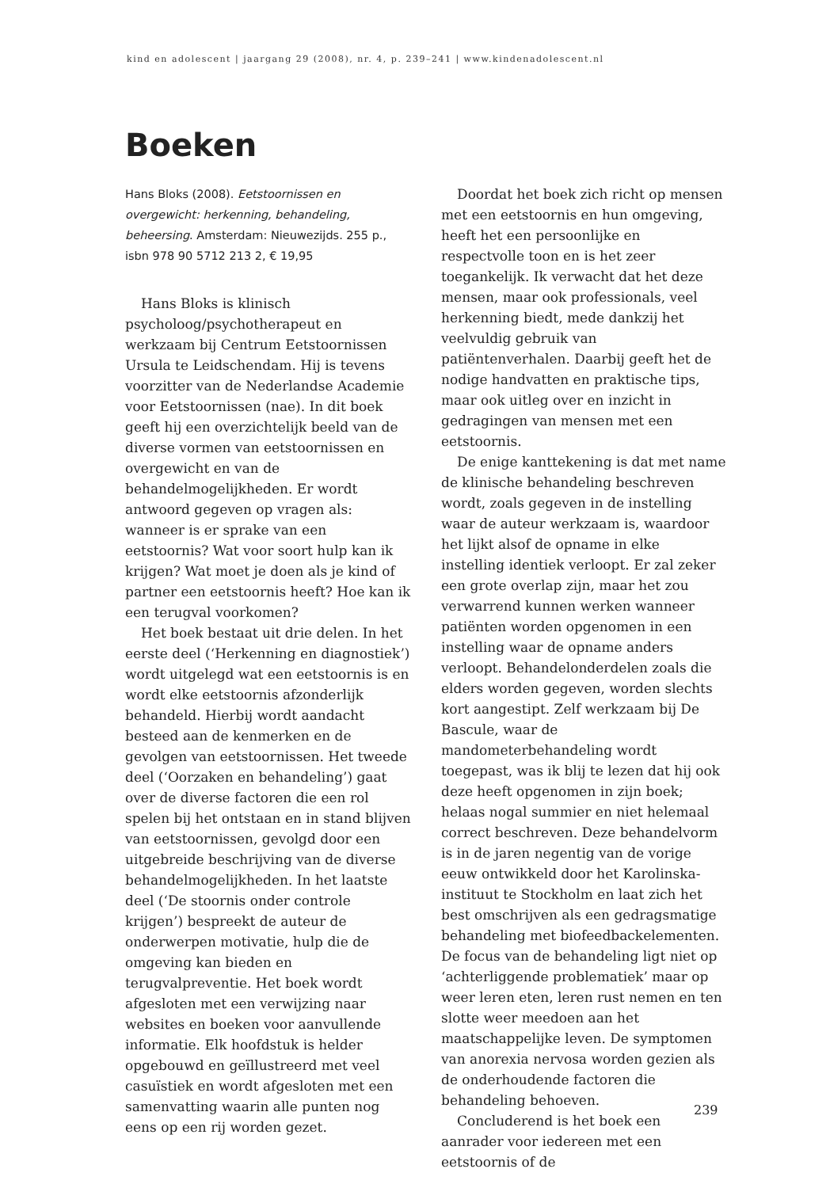kind en adolescent | jaargang 29 (2008), nr. 4, p. 239–241 | www.kindenadolescent.nl
Boeken
Hans Bloks (2008). Eetstoornissen en overgewicht: herkenning, behandeling, beheersing. Amsterdam: Nieuwezijds. 255 p., isbn 978 90 5712 213 2, € 19,95
Hans Bloks is klinisch psycholoog/psychotherapeut en werkzaam bij Centrum Eetstoornissen Ursula te Leidschendam. Hij is tevens voorzitter van de Nederlandse Academie voor Eetstoornissen (nae). In dit boek geeft hij een overzichtelijk beeld van de diverse vormen van eetstoornissen en overgewicht en van de behandelmogelijkheden. Er wordt antwoord gegeven op vragen als: wanneer is er sprake van een eetstoornis? Wat voor soort hulp kan ik krijgen? Wat moet je doen als je kind of partner een eetstoornis heeft? Hoe kan ik een terugval voorkomen?
Het boek bestaat uit drie delen. In het eerste deel (‘Herkenning en diagnostiek’) wordt uitgelegd wat een eetstoornis is en wordt elke eetstoornis afzonderlijk behandeld. Hierbij wordt aandacht besteed aan de kenmerken en de gevolgen van eetstoornissen. Het tweede deel (‘Oorzaken en behandeling’) gaat over de diverse factoren die een rol spelen bij het ontstaan en in stand blijven van eetstoornissen, gevolgd door een uitgebreide beschrijving van de diverse behandelmogelijkheden. In het laatste deel (‘De stoornis onder controle krijgen’) bespreekt de auteur de onderwerpen motivatie, hulp die de omgeving kan bieden en terugvalpreventie. Het boek wordt afgesloten met een verwijzing naar websites en boeken voor aanvullende informatie. Elk hoofdstuk is helder opgebouwd en geïllustreerd met veel casuïstiek en wordt afgesloten met een samenvatting waarin alle punten nog eens op een rij worden gezet.
Doordat het boek zich richt op mensen met een eetstoornis en hun omgeving, heeft het een persoonlijke en respectvolle toon en is het zeer toegankelijk. Ik verwacht dat het deze mensen, maar ook professionals, veel herkenning biedt, mede dankzij het veelvuldig gebruik van patiëntenverhalen. Daarbij geeft het de nodige handvatten en praktische tips, maar ook uitleg over en inzicht in gedragingen van mensen met een eetstoornis.
De enige kanttekening is dat met name de klinische behandeling beschreven wordt, zoals gegeven in de instelling waar de auteur werkzaam is, waardoor het lijkt alsof de opname in elke instelling identiek verloopt. Er zal zeker een grote overlap zijn, maar het zou verwarrend kunnen werken wanneer patiënten worden opgenomen in een instelling waar de opname anders verloopt. Behandelonderdelen zoals die elders worden gegeven, worden slechts kort aangestipt. Zelf werkzaam bij De Bascule, waar de mandometerbehandeling wordt toegepast, was ik blij te lezen dat hij ook deze heeft opgenomen in zijn boek; helaas nogal summier en niet helemaal correct beschreven. Deze behandelvorm is in de jaren negentig van de vorige eeuw ontwikkeld door het Karolinska-instituut te Stockholm en laat zich het best omschrijven als een gedragsmatige behandeling met biofeedbackelementen. De focus van de behandeling ligt niet op ‘achterliggende problematiek’ maar op weer leren eten, leren rust nemen en ten slotte weer meedoen aan het maatschappelijke leven. De symptomen van anorexia nervosa worden gezien als de onderhoudende factoren die behandeling behoeven.
Concluderend is het boek een aanrader voor iedereen met een eetstoornis of de
239